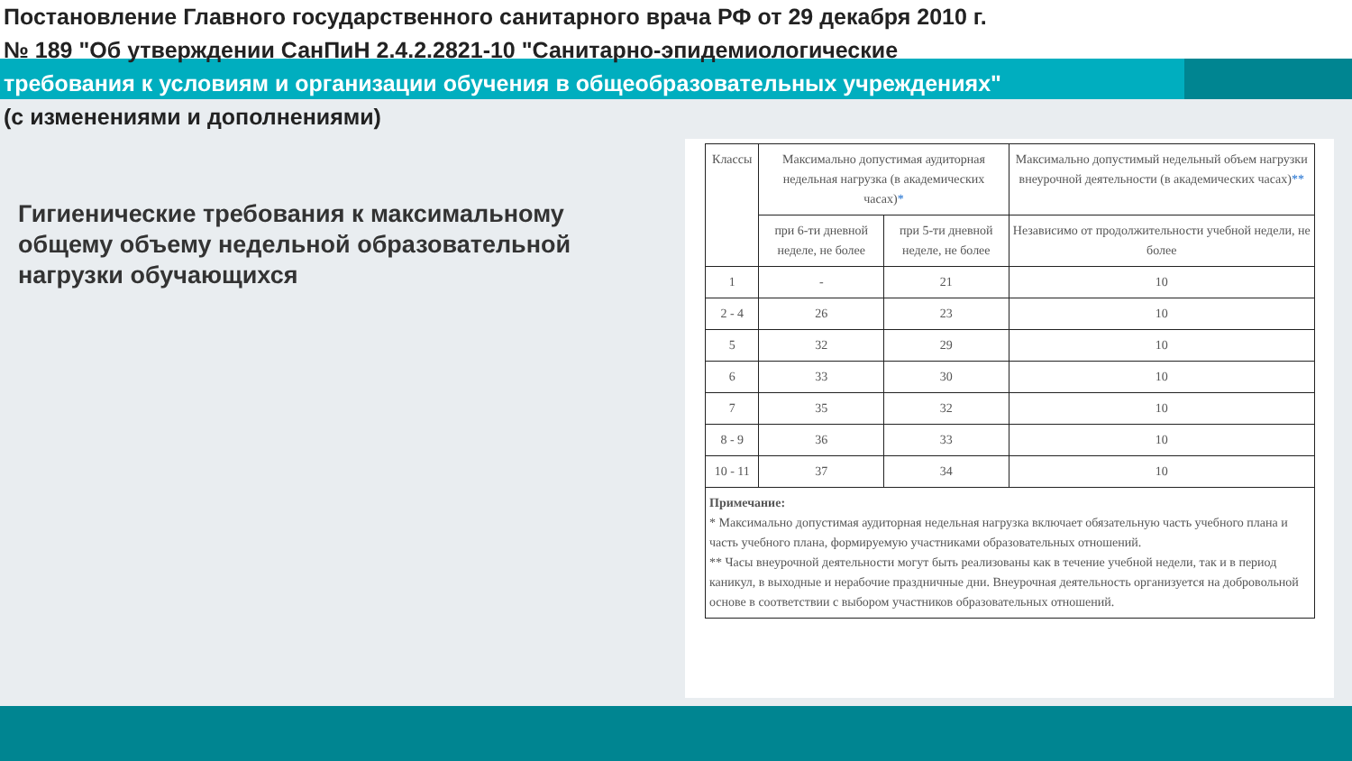Постановление Главного государственного санитарного врача РФ от 29 декабря 2010 г.
№ 189 "Об утверждении СанПиН 2.4.2.2821-10 "Санитарно-эпидемиологические
требования к условиям и организации обучения в общеобразовательных учреждениях"
(с изменениями и дополнениями)
Гигиенические требования к максимальному общему объему недельной образовательной нагрузки обучающихся
| Классы | Максимально допустимая аудиторная недельная нагрузка (в академических часах) * | | Максимально допустимый недельный объем нагрузки внеурочной деятельности (в академических часах) ** |
| --- | --- | --- | --- |
| | при 6-ти дневной неделе, не более | при 5-ти дневной неделе, не более | Независимо от продолжительности учебной недели, не более |
| 1 | - | 21 | 10 |
| 2 - 4 | 26 | 23 | 10 |
| 5 | 32 | 29 | 10 |
| 6 | 33 | 30 | 10 |
| 7 | 35 | 32 | 10 |
| 8 - 9 | 36 | 33 | 10 |
| 10 - 11 | 37 | 34 | 10 |
| Примечание: * Максимально допустимая аудиторная недельная нагрузка включает обязательную часть учебного плана и часть учебного плана, формируемую участниками образовательных отношений. ** Часы внеурочной деятельности могут быть реализованы как в течение учебной недели, так и в период каникул, в выходные и нерабочие праздничные дни. Внеурочная деятельность организуется на добровольной основе в соответствии с выбором участников образовательных отношений. | | | |